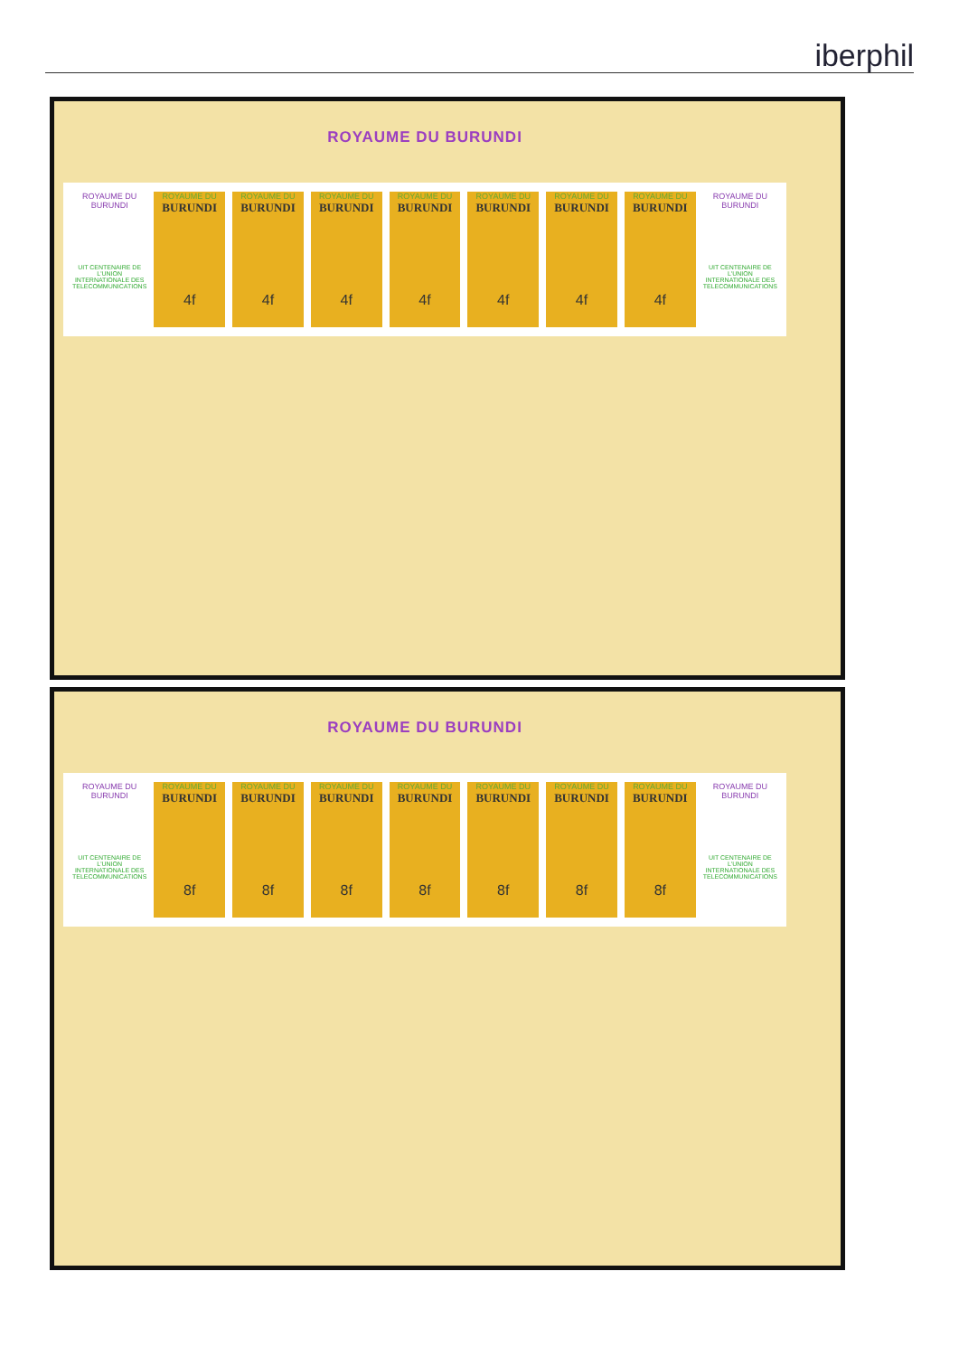iberphil
ROYAUME DU BURUNDI
ROYAUME DU BURUNDI
UIT CENTENAIRE DE L'UNION INTERNATIONALE DES TELECOMMUNICATIONS
ROYAUME DU
BURUNDI
4f
ROYAUME DU
BURUNDI
4f
ROYAUME DU
BURUNDI
4f
ROYAUME DU
BURUNDI
4f
ROYAUME DU
BURUNDI
4f
ROYAUME DU
BURUNDI
4f
ROYAUME DU
BURUNDI
4f
ROYAUME DU BURUNDI
UIT CENTENAIRE DE L'UNION INTERNATIONALE DES TELECOMMUNICATIONS
ROYAUME DU BURUNDI
ROYAUME DU BURUNDI
UIT CENTENAIRE DE L'UNION INTERNATIONALE DES TELECOMMUNICATIONS
ROYAUME DU
BURUNDI
8f
ROYAUME DU
BURUNDI
8f
ROYAUME DU
BURUNDI
8f
ROYAUME DU
BURUNDI
8f
ROYAUME DU
BURUNDI
8f
ROYAUME DU
BURUNDI
8f
ROYAUME DU
BURUNDI
8f
ROYAUME DU BURUNDI
UIT CENTENAIRE DE L'UNION INTERNATIONALE DES TELECOMMUNICATIONS